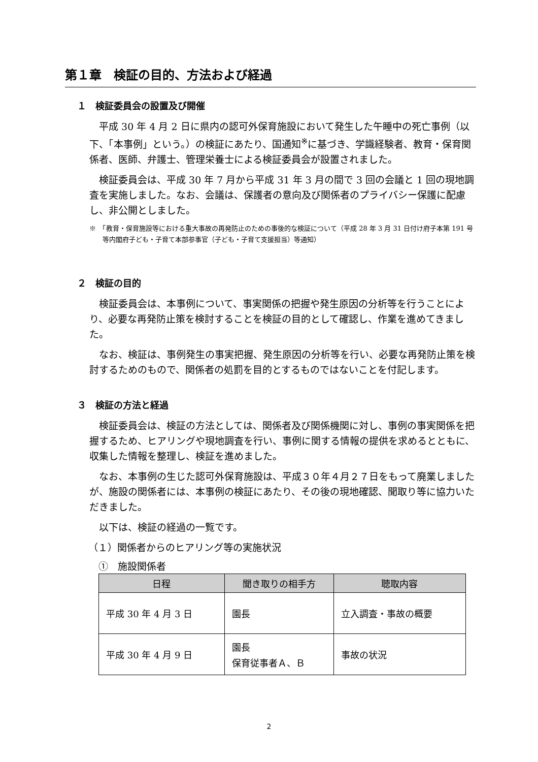第１章　検証の目的、方法および経過
１　検証委員会の設置及び開催
平成 30 年 4 月 2 日に県内の認可外保育施設において発生した午睡中の死亡事例（以下、「本事例」という。）の検証にあたり、国通知<sup>※</sup>に基づき、学識経験者、教育・保育関係者、医師、弁護士、管理栄養士による検証委員会が設置されました。
検証委員会は、平成 30 年 7 月から平成 31 年 3 月の間で 3 回の会議と 1 回の現地調査を実施しました。なお、会議は、保護者の意向及び関係者のプライバシー保護に配慮し、非公開としました。
※　「教育・保育施設等における重大事故の再発防止のための事後的な検証について（平成 28 年 3 月 31 日付け府子本第 191 号等内閣府子ども・子育て本部参事官（子ども・子育て支援担当）等通知）
２　検証の目的
検証委員会は、本事例について、事実関係の把握や発生原因の分析等を行うことにより、必要な再発防止策を検討することを検証の目的として確認し、作業を進めてきました。
なお、検証は、事例発生の事実把握、発生原因の分析等を行い、必要な再発防止策を検討するためのもので、関係者の処罰を目的とするものではないことを付記します。
３　検証の方法と経過
検証委員会は、検証の方法としては、関係者及び関係機関に対し、事例の事実関係を把握するため、ヒアリングや現地調査を行い、事例に関する情報の提供を求めるとともに、収集した情報を整理し、検証を進めました。
なお、本事例の生じた認可外保育施設は、平成３０年４月２７日をもって廃業しましたが、施設の関係者には、本事例の検証にあたり、その後の現地確認、聞取り等に協力いただきました。
以下は、検証の経過の一覧です。
（１）関係者からのヒアリング等の実施状況
①　施設関係者
| 日程 | 聞き取りの相手方 | 聴取内容 |
| --- | --- | --- |
| 平成 30 年 4 月 3 日 | 園長 | 立入調査・事故の概要 |
| 平成 30 年 4 月 9 日 | 園長 保育従事者Ａ、Ｂ | 事故の状況 |
2